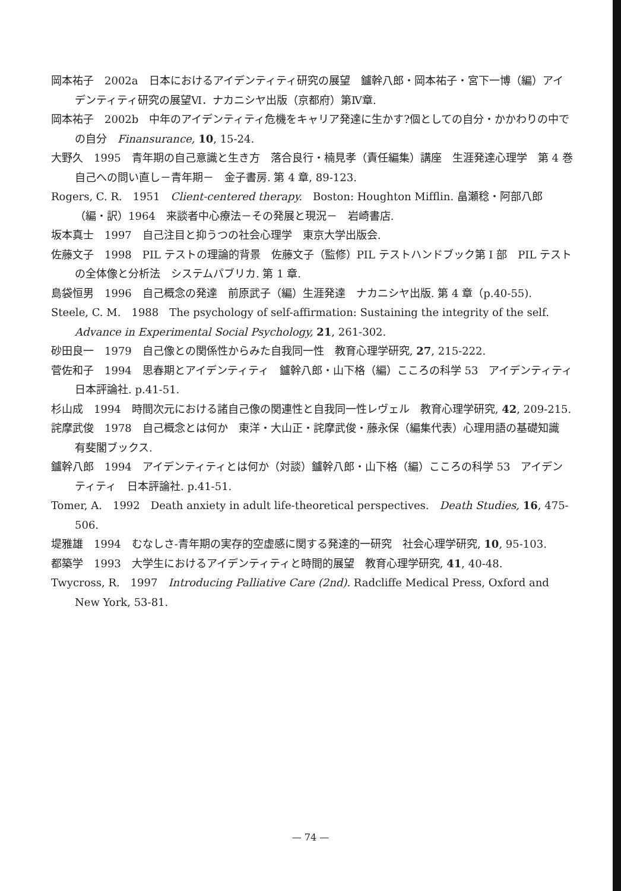岡本祐子　2002a　日本におけるアイデンティティ研究の展望　鑪幹八郎・岡本祐子・宮下一博（編）アイデンティティ研究の展望Ⅵ．ナカニシヤ出版（京都府）第Ⅳ章.
岡本祐子　2002b　中年のアイデンティティ危機をキャリア発達に生かす?個としての自分・かかわりの中での自分　Finansurance, 10, 15-24.
大野久　1995　青年期の自己意識と生き方　落合良行・楠見孝（責任編集）講座　生涯発達心理学　第 4 巻　自己への問い直し－青年期－　金子書房. 第 4 章, 89-123.
Rogers, C. R.　1951　Client-centered therapy.　Boston: Houghton Mifflin. 畠瀬稔・阿部八郎（編・訳）1964　来談者中心療法－その発展と現況－　岩崎書店.
坂本真士　1997　自己注目と抑うつの社会心理学　東京大学出版会.
佐藤文子　1998　PIL テストの理論的背景　佐藤文子（監修）PIL テストハンドブック第 I 部　PIL テストの全体像と分析法　システムパブリカ. 第 1 章.
島袋恒男　1996　自己概念の発達　前原武子（編）生涯発達　ナカニシヤ出版. 第 4 章（p.40-55).
Steele, C. M.　1988　The psychology of self-affirmation: Sustaining the integrity of the self. Advance in Experimental Social Psychology, 21, 261-302.
砂田良一　1979　自己像との関係性からみた自我同一性　教育心理学研究, 27, 215-222.
菅佐和子　1994　思春期とアイデンティティ　鑪幹八郎・山下格（編）こころの科学 53　アイデンティティ　日本評論社. p.41-51.
杉山成　1994　時間次元における諸自己像の関連性と自我同一性レヴェル　教育心理学研究, 42, 209-215.
詫摩武俊　1978　自己概念とは何か　東洋・大山正・詫摩武俊・藤永保（編集代表）心理用語の基礎知識　有斐閣ブックス.
鑪幹八郎　1994　アイデンティティとは何か（対談）鑪幹八郎・山下格（編）こころの科学 53　アイデンティティ　日本評論社. p.41-51.
Tomer, A.　1992　Death anxiety in adult life-theoretical perspectives.　Death Studies, 16, 475-506.
堤雅雄　1994　むなしさ-青年期の実存的空虚感に関する発達的一研究　社会心理学研究, 10, 95-103.
都築学　1993　大学生におけるアイデンティティと時間的展望　教育心理学研究, 41, 40-48.
Twycross, R.　1997　Introducing Palliative Care (2nd). Radcliffe Medical Press, Oxford and New York, 53-81.
— 74 —